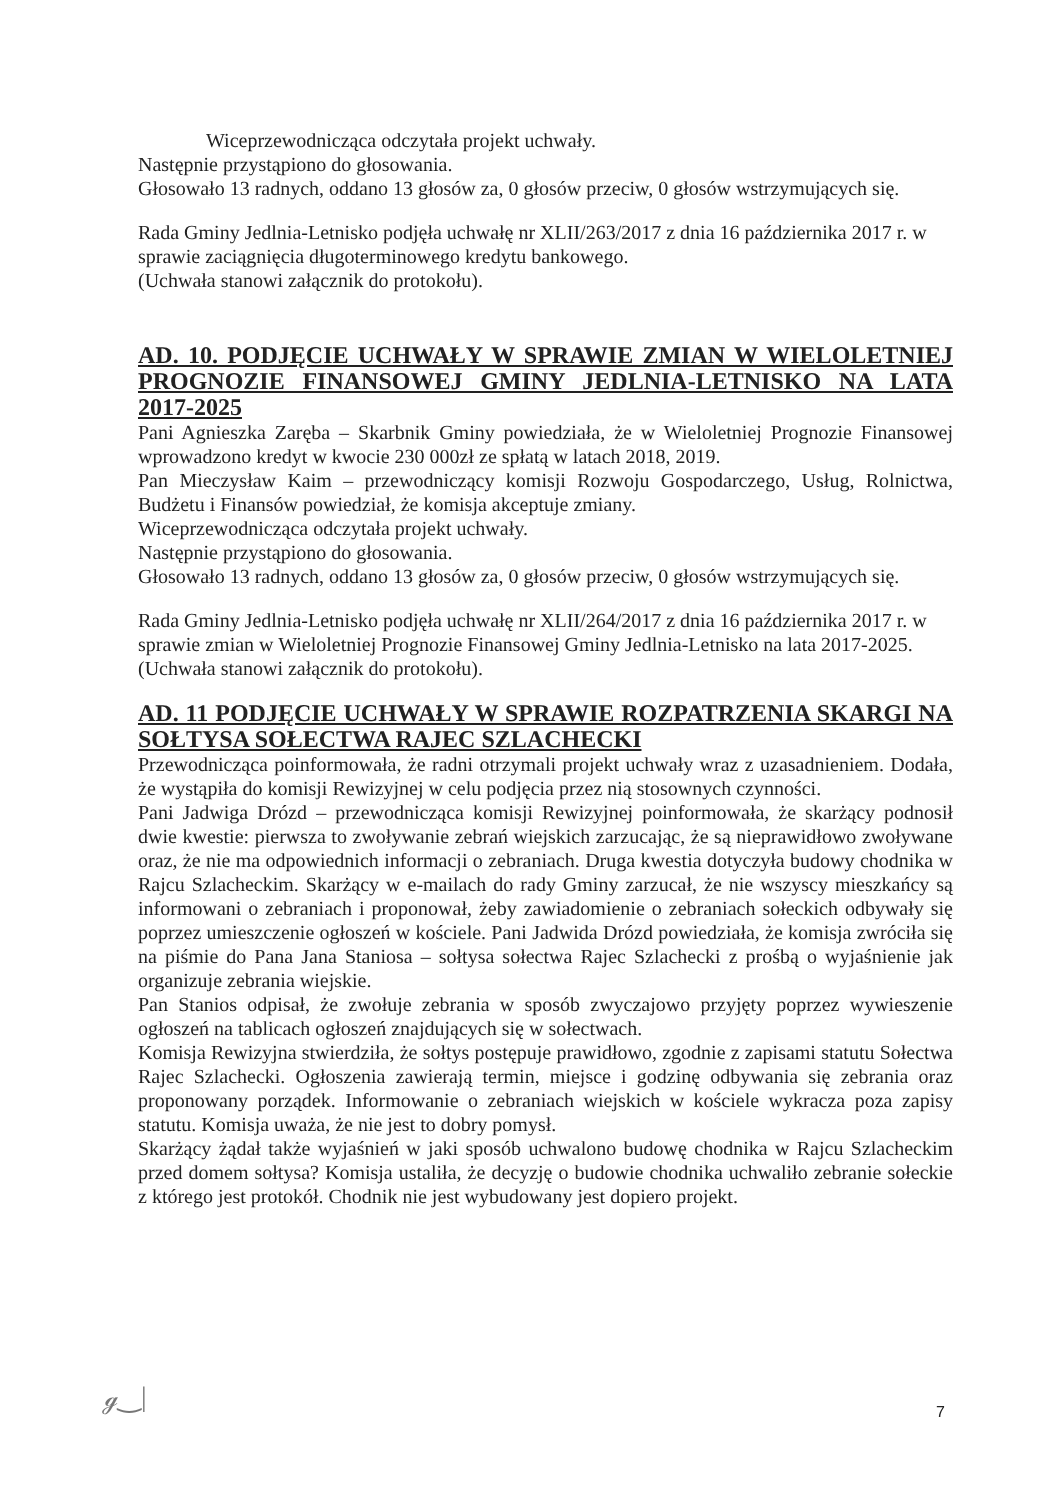Wiceprzewodnicząca odczytała projekt uchwały.
Następnie przystąpiono do głosowania.
Głosowało 13 radnych, oddano 13 głosów za, 0 głosów przeciw, 0 głosów wstrzymujących się.
Rada Gminy Jedlnia-Letnisko podjęła uchwałę nr XLII/263/2017 z dnia 16 października 2017 r. w sprawie zaciągnięcia długoterminowego kredytu bankowego.
(Uchwała stanowi załącznik do protokołu).
AD. 10. PODJĘCIE UCHWAŁY W SPRAWIE ZMIAN W WIELOLETNIEJ PROGNOZIE FINANSOWEJ GMINY JEDLNIA-LETNISKO NA LATA 2017-2025
Pani Agnieszka Zaręba – Skarbnik Gminy powiedziała, że w Wieloletniej Prognozie Finansowej wprowadzono kredyt w kwocie 230 000zł ze spłatą w latach 2018, 2019.
Pan Mieczysław Kaim – przewodniczący komisji Rozwoju Gospodarczego, Usług, Rolnictwa, Budżetu i Finansów powiedział, że komisja akceptuje zmiany.
Wiceprzewodnicząca odczytała projekt uchwały.
Następnie przystąpiono do głosowania.
Głosowało 13 radnych, oddano 13 głosów za, 0 głosów przeciw, 0 głosów wstrzymujących się.
Rada Gminy Jedlnia-Letnisko podjęła uchwałę nr XLII/264/2017 z dnia 16 października 2017 r. w sprawie zmian w Wieloletniej Prognozie Finansowej Gminy Jedlnia-Letnisko na lata 2017-2025.
(Uchwała stanowi załącznik do protokołu).
AD. 11 PODJĘCIE UCHWAŁY W SPRAWIE ROZPATRZENIA SKARGI NA SOŁTYSA SOŁECTWA RAJEC SZLACHECKI
Przewodnicząca poinformowała, że radni otrzymali projekt uchwały wraz z uzasadnieniem. Dodała, że wystąpiła do komisji Rewizyjnej w celu podjęcia przez nią stosownych czynności.
Pani Jadwiga Drózd – przewodnicząca komisji Rewizyjnej poinformowała, że skarżący podnosił dwie kwestie: pierwsza to zwoływanie zebrań wiejskich zarzucając, że są nieprawidłowo zwoływane oraz, że nie ma odpowiednich informacji o zebraniach. Druga kwestia dotyczyła budowy chodnika w Rajcu Szlacheckim. Skarżący w e-mailach do rady Gminy zarzucał, że nie wszyscy mieszkańcy są informowani o zebraniach i proponował, żeby zawiadomienie o zebraniach sołeckich odbywały się poprzez umieszczenie ogłoszeń w kościele. Pani Jadwida Drózd powiedziała, że komisja zwróciła się na piśmie do Pana Jana Staniosa – sołtysa sołectwa Rajec Szlachecki z prośbą o wyjaśnienie jak organizuje zebrania wiejskie.
Pan Stanios odpisał, że zwołuje zebrania w sposób zwyczajowo przyjęty poprzez wywieszenie ogłoszeń na tablicach ogłoszeń znajdujących się w sołectwach.
Komisja Rewizyjna stwierdziła, że sołtys postępuje prawidłowo, zgodnie z zapisami statutu Sołectwa Rajec Szlachecki. Ogłoszenia zawierają termin, miejsce i godzinę odbywania się zebrania oraz proponowany porządek. Informowanie o zebraniach wiejskich w kościele wykracza poza zapisy statutu. Komisja uważa, że nie jest to dobry pomysł.
Skarżący żądał także wyjaśnień w jaki sposób uchwalono budowę chodnika w Rajcu Szlacheckim przed domem sołtysa? Komisja ustaliła, że decyzję o budowie chodnika uchwaliło zebranie sołeckie z którego jest protokół. Chodnik nie jest wybudowany jest dopiero projekt.
ℊ‿| 7